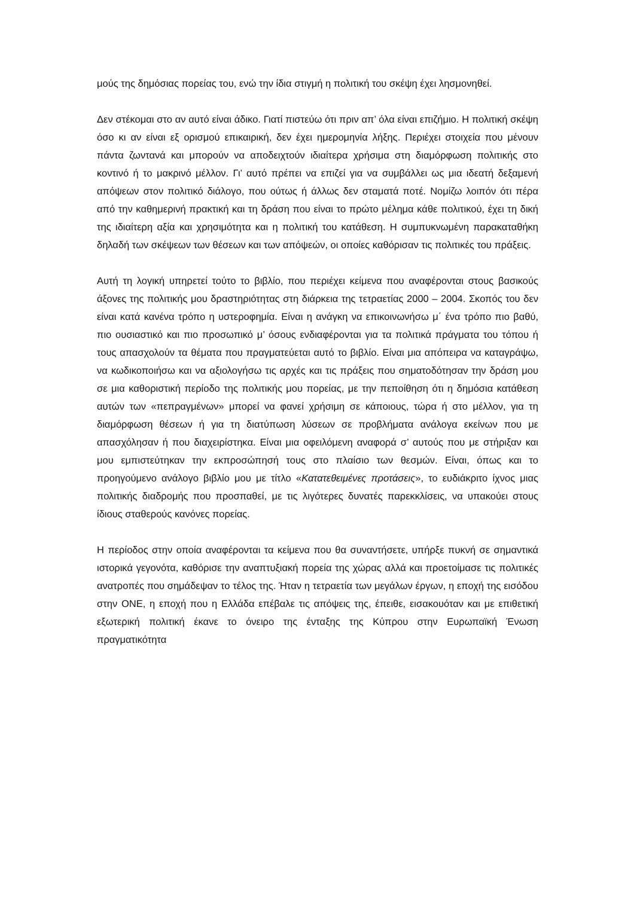μούς της δημόσιας πορείας του, ενώ την ίδια στιγμή η πολιτική του σκέψη έχει λη­σμονηθεί.
Δεν στέκομαι στο αν αυτό είναι άδικο. Γιατί πιστεύω ότι πριν απ’ όλα είναι επιζήμιο. Η πολιτική σκέψη όσο κι αν είναι εξ ορισμού επικαιρική, δεν έχει ημερομηνία λήξης. Πε­ριέχει στοιχεία που μένουν πάντα ζωντανά και μπορούν να αποδειχτούν ιδιαίτερα χρήσιμα στη διαμόρφωση πολιτικής στο κοντινό ή το μακρινό μέλλον. Γι’ αυτό πρέπει να επιζεί για να συμβάλλει ως μια ιδεατή δεξαμενή απόψεων στον πολιτικό διάλογο, που ούτως ή άλλως δεν σταματά ποτέ. Νομίζω λοιπόν ότι πέρα από την καθημερινή πρακτική και τη δράση που είναι το πρώτο μέλημα κάθε πολιτικού, έχει τη δική της ιδιαίτερη αξία και χρησιμότητα και η πολιτική του κατάθεση. Η συμπυκνωμένη παρα­καταθήκη δηλαδή των σκέψεων των θέσεων και των απόψεών, οι οποίες καθόρισαν τις πολιτικές του πράξεις.
Αυτή τη λογική υπηρετεί τούτο το βιβλίο, που περιέχει κείμενα που αναφέρονται στους βασικούς άξονες της πολιτικής μου δραστηριότητας στη διάρκεια της τετραετί­ας 2000 – 2004. Σκοπός του δεν είναι κατά κανένα τρόπο η υστεροφημία. Είναι η ανάγκη να επικοινωνήσω μ΄ ένα τρόπο πιο βαθύ, πιο ουσιαστικό και πιο προσωπικό μ’ όσους ενδιαφέρονται για τα πολιτικά πράγματα του τόπου ή τους απασχολούν τα θέματα που πραγματεύεται αυτό το βιβλίο. Είναι μια απόπειρα να καταγράψω, να κωδικοποιήσω και να αξιολογήσω τις αρχές και τις πράξεις που σηματοδότησαν την δράση μου σε μια καθοριστική περίοδο της πολιτικής μου πορείας, με την πεποίθηση ότι η δημόσια κατάθεση αυτών των «πεπραγμένων» μπορεί να φανεί χρήσιμη σε κά­ποιους, τώρα ή στο μέλλον, για τη διαμόρφωση θέσεων ή για τη διατύπωση λύσεων σε προβλήματα ανάλογα εκείνων που με απασχόλησαν ή που διαχειρίστηκα. Είναι μια οφειλόμενη αναφορά σ’ αυτούς που με στήριξαν και μου εμπιστεύτηκαν την εκ­προσώπησή τους στο πλαίσιο των θεσμών. Είναι, όπως και το προηγούμενο ανάλο­γο βιβλίο μου με τίτλο «Κατατεθειμένες προτάσεις», το ευδιάκριτο ίχνος μιας πολιτι­κής διαδρομής που προσπαθεί, με τις λιγότερες δυνατές παρεκκλίσεις, να υπακούει στους ίδιους σταθερούς κανόνες πορείας.
Η περίοδος στην οποία αναφέρονται τα κείμενα που θα συναντήσετε, υπήρξε πυκνή σε σημαντικά ιστορικά γεγονότα, καθόρισε την αναπτυξιακή πορεία της χώρας αλλά και προετοίμασε τις πολιτικές ανατροπές που σημάδεψαν το τέλος της. Ήταν η τετρα­ετία των μεγάλων έργων, η εποχή της εισόδου στην ΟΝΕ, η εποχή που η Ελλάδα επέβαλε τις απόψεις της, έπειθε, εισακουόταν και με επιθετική εξωτερική πολιτική έκανε το όνειρο της ένταξης της Κύπρου στην Ευρωπαϊκή Ένωση πραγματικότητα